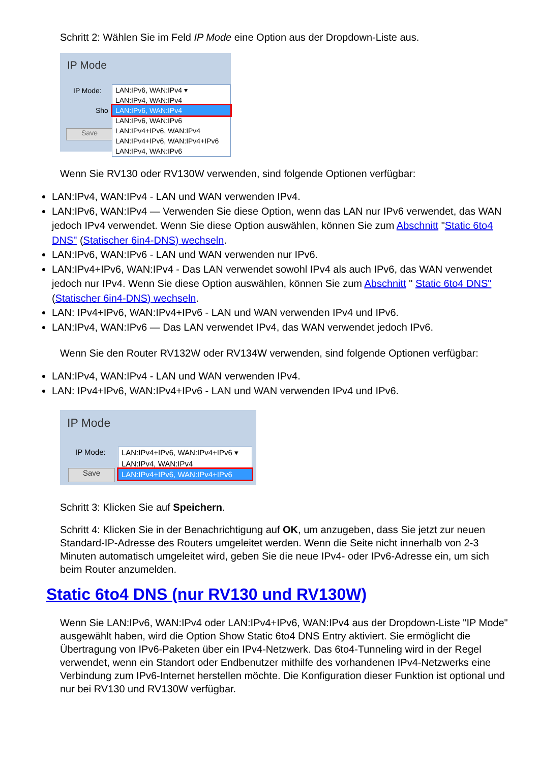Schritt 2: Wählen Sie im Feld IP Mode eine Option aus der Dropdown-Liste aus.
IP Mode
IP Mode:
Sho
Save
LAN:IPv6, WAN:IPv4 ▾
LAN:IPv4, WAN:IPv4
LAN:IPv6, WAN:IPv4
LAN:IPv6, WAN:IPv6
LAN:IPv4+IPv6, WAN:IPv4
LAN:IPv4+IPv6, WAN:IPv4+IPv6
LAN:IPv4, WAN:IPv6
Wenn Sie RV130 oder RV130W verwenden, sind folgende Optionen verfügbar:
LAN:IPv4, WAN:IPv4 - LAN und WAN verwenden IPv4.
LAN:IPv6, WAN:IPv4 — Verwenden Sie diese Option, wenn das LAN nur IPv6 verwendet, das WAN jedoch IPv4 verwendet. Wenn Sie diese Option auswählen, können Sie zum Abschnitt "Static 6to4 DNS" (Statischer 6in4-DNS) wechseln.
LAN:IPv6, WAN:IPv6 - LAN und WAN verwenden nur IPv6.
LAN:IPv4+IPv6, WAN:IPv4 - Das LAN verwendet sowohl IPv4 als auch IPv6, das WAN verwendet jedoch nur IPv4. Wenn Sie diese Option auswählen, können Sie zum Abschnitt " Static 6to4 DNS" (Statischer 6in4-DNS) wechseln.
LAN: IPv4+IPv6, WAN:IPv4+IPv6 - LAN und WAN verwenden IPv4 und IPv6.
LAN:IPv4, WAN:IPv6 — Das LAN verwendet IPv4, das WAN verwendet jedoch IPv6.
Wenn Sie den Router RV132W oder RV134W verwenden, sind folgende Optionen verfügbar:
LAN:IPv4, WAN:IPv4 - LAN und WAN verwenden IPv4.
LAN: IPv4+IPv6, WAN:IPv4+IPv6 - LAN und WAN verwenden IPv4 und IPv6.
IP Mode
IP Mode:
Save
LAN:IPv4+IPv6, WAN:IPv4+IPv6 ▾
LAN:IPv4, WAN:IPv4
LAN:IPv4+IPv6, WAN:IPv4+IPv6
Schritt 3: Klicken Sie auf Speichern.
Schritt 4: Klicken Sie in der Benachrichtigung auf OK, um anzugeben, dass Sie jetzt zur neuen Standard-IP-Adresse des Routers umgeleitet werden. Wenn die Seite nicht innerhalb von 2-3 Minuten automatisch umgeleitet wird, geben Sie die neue IPv4- oder IPv6-Adresse ein, um sich beim Router anzumelden.
Static 6to4 DNS (nur RV130 und RV130W)
Wenn Sie LAN:IPv6, WAN:IPv4 oder LAN:IPv4+IPv6, WAN:IPv4 aus der Dropdown-Liste "IP Mode" ausgewählt haben, wird die Option Show Static 6to4 DNS Entry aktiviert. Sie ermöglicht die Übertragung von IPv6-Paketen über ein IPv4-Netzwerk. Das 6to4-Tunneling wird in der Regel verwendet, wenn ein Standort oder Endbenutzer mithilfe des vorhandenen IPv4-Netzwerks eine Verbindung zum IPv6-Internet herstellen möchte. Die Konfiguration dieser Funktion ist optional und nur bei RV130 und RV130W verfügbar.